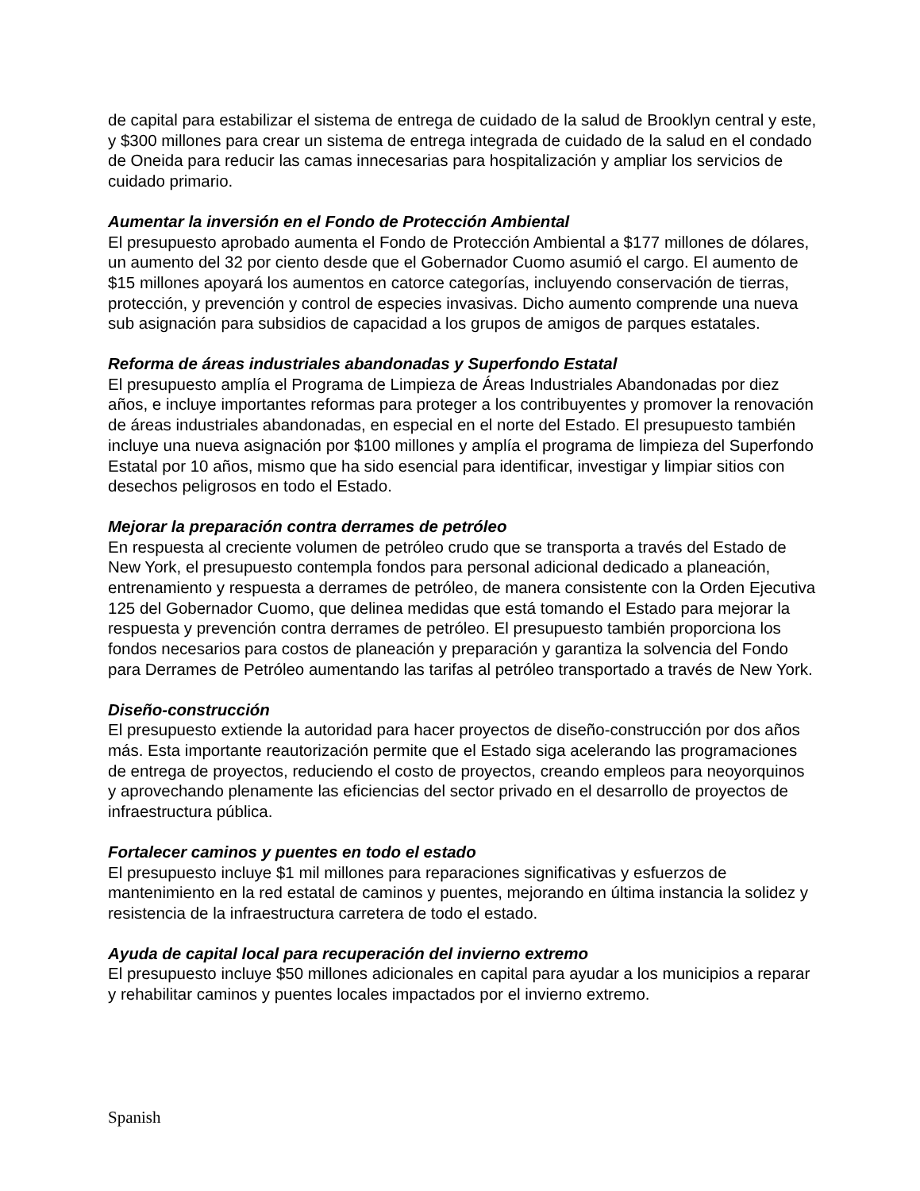de capital para estabilizar el sistema de entrega de cuidado de la salud de Brooklyn central y este, y $300 millones para crear un sistema de entrega integrada de cuidado de la salud en el condado de Oneida para reducir las camas innecesarias para hospitalización y ampliar los servicios de cuidado primario.
Aumentar la inversión en el Fondo de Protección Ambiental
El presupuesto aprobado aumenta el Fondo de Protección Ambiental a $177 millones de dólares, un aumento del 32 por ciento desde que el Gobernador Cuomo asumió el cargo. El aumento de $15 millones apoyará los aumentos en catorce categorías, incluyendo conservación de tierras, protección, y prevención y control de especies invasivas. Dicho aumento comprende una nueva sub asignación para subsidios de capacidad a los grupos de amigos de parques estatales.
Reforma de áreas industriales abandonadas y Superfondo Estatal
El presupuesto amplía el Programa de Limpieza de Áreas Industriales Abandonadas por diez años, e incluye importantes reformas para proteger a los contribuyentes y promover la renovación de áreas industriales abandonadas, en especial en el norte del Estado. El presupuesto también incluye una nueva asignación por $100 millones y amplía el programa de limpieza del Superfondo Estatal por 10 años, mismo que ha sido esencial para identificar, investigar y limpiar sitios con desechos peligrosos en todo el Estado.
Mejorar la preparación contra derrames de petróleo
En respuesta al creciente volumen de petróleo crudo que se transporta a través del Estado de New York, el presupuesto contempla fondos para personal adicional dedicado a planeación, entrenamiento y respuesta a derrames de petróleo, de manera consistente con la Orden Ejecutiva 125 del Gobernador Cuomo, que delinea medidas que está tomando el Estado para mejorar la respuesta y prevención contra derrames de petróleo. El presupuesto también proporciona los fondos necesarios para costos de planeación y preparación y garantiza la solvencia del Fondo para Derrames de Petróleo aumentando las tarifas al petróleo transportado a través de New York.
Diseño-construcción
El presupuesto extiende la autoridad para hacer proyectos de diseño-construcción por dos años más. Esta importante reautorización permite que el Estado siga acelerando las programaciones de entrega de proyectos, reduciendo el costo de proyectos, creando empleos para neoyorquinos y aprovechando plenamente las eficiencias del sector privado en el desarrollo de proyectos de infraestructura pública.
Fortalecer caminos y puentes en todo el estado
El presupuesto incluye $1 mil millones para reparaciones significativas y esfuerzos de mantenimiento en la red estatal de caminos y puentes, mejorando en última instancia la solidez y resistencia de la infraestructura carretera de todo el estado.
Ayuda de capital local para recuperación del invierno extremo
El presupuesto incluye $50 millones adicionales en capital para ayudar a los municipios a reparar y rehabilitar caminos y puentes locales impactados por el invierno extremo.
Spanish